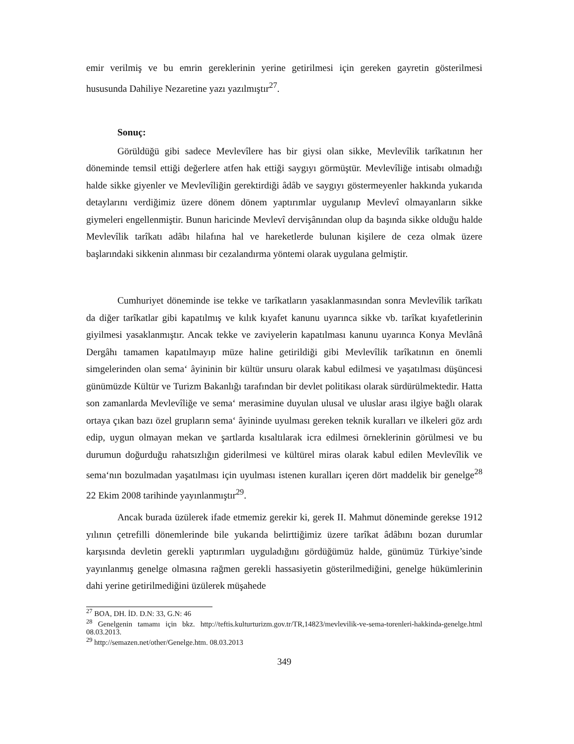emir verilmiş ve bu emrin gereklerinin yerine getirilmesi için gereken gayretin gösterilmesi hususunda Dahiliye Nezaretine yazı yazılmıştır<sup>27</sup>.
Sonuç:
Görüldüğü gibi sadece Mevlevîlere has bir giysi olan sikke, Mevlevîlik tarîkatının her döneminde temsil ettiği değerlere atfen hak ettiği saygıyı görmüştür. Mevlevîliğe intisabı olmadığı halde sikke giyenler ve Mevlevîliğin gerektirdiği âdâb ve saygıyı göstermeyenler hakkında yukarıda detaylarını verdiğimiz üzere dönem dönem yaptırımlar uygulanıp Mevlevî olmayanların sikke giymeleri engellenmiştir. Bunun haricinde Mevlevî dervişânından olup da başında sikke olduğu halde Mevlevîlik tarîkatı adâbı hilafına hal ve hareketlerde bulunan kişilere de ceza olmak üzere başlarındaki sikkenin alınması bir cezalandırma yöntemi olarak uygulana gelmiştir.
Cumhuriyet döneminde ise tekke ve tarîkatların yasaklanmasından sonra Mevlevîlik tarîkatı da diğer tarîkatlar gibi kapatılmış ve kılık kıyafet kanunu uyarınca sikke vb. tarîkat kıyafetlerinin giyilmesi yasaklanmıştır. Ancak tekke ve zaviyelerin kapatılması kanunu uyarınca Konya Mevlânâ Dergâhı tamamen kapatılmayıp müze haline getirildiği gibi Mevlevîlik tarîkatının en önemli simgelerinden olan sema‘ âyininin bir kültür unsuru olarak kabul edilmesi ve yaşatılması düşüncesi günümüzde Kültür ve Turizm Bakanlığı tarafından bir devlet politikası olarak sürdürülmektedir. Hatta son zamanlarda Mevlevîliğe ve sema‘ merasimine duyulan ulusal ve uluslar arası ilgiye bağlı olarak ortaya çıkan bazı özel grupların sema‘ âyininde uyulması gereken teknik kuralları ve ilkeleri göz ardı edip, uygun olmayan mekan ve şartlarda kısaltılarak icra edilmesi örneklerinin görülmesi ve bu durumun doğurduğu rahatsızlığın giderilmesi ve kültürel miras olarak kabul edilen Mevlevîlik ve sema‘nın bozulmadan yaşatılması için uyulması istenen kuralları içeren dört maddelik bir genelge<sup>28</sup> 22 Ekim 2008 tarihinde yayınlanmıştır<sup>29</sup>.
Ancak burada üzülerek ifade etmemiz gerekir ki, gerek II. Mahmut döneminde gerekse 1912 yılının çetrefilli dönemlerinde bile yukarıda belirttiğimiz üzere tarîkat âdâbını bozan durumlar karşısında devletin gerekli yaptırımları uyguladığını gördüğümüz halde, günümüz Türkiye’sinde yayınlanmış genelge olmasına rağmen gerekli hassasiyetin gösterilmediğini, genelge hükümlerinin dahi yerine getirilmediğini üzülerek müşahede
<sup>27</sup> BOA, DH. İD. D.N: 33, G.N: 46
<sup>28</sup> Genelgenin tamamı için bkz. http://teftis.kulturturizm.gov.tr/TR,14823/mevlevilik-ve-sema-torenleri-hakkinda-genelge.html 08.03.2013.
<sup>29</sup> http://semazen.net/other/Genelge.htm. 08.03.2013
349